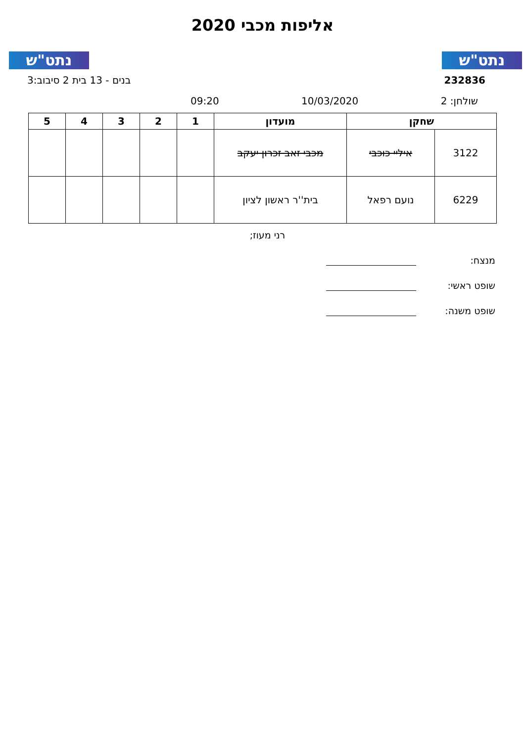נתט"ש נתט"ש
אליפות מכבי 2020
232836 בנים - 13 בית 2 סיבוב:3
שולחן: 2 10/03/2020 09:20
| שחקן | | מועדון | 1 | 2 | 3 | 4 | 5 |
| --- | --- | --- | --- | --- | --- | --- | --- |
| 3122 | איליי כוכבי | מכבי זאב זכרון יעקב | | | | | |
| 6229 | נועם רפאל | בית''ר ראשון לציון | | | | | |
רני מעוז;
מנצח:
שופט ראשי:
שופט משנה: